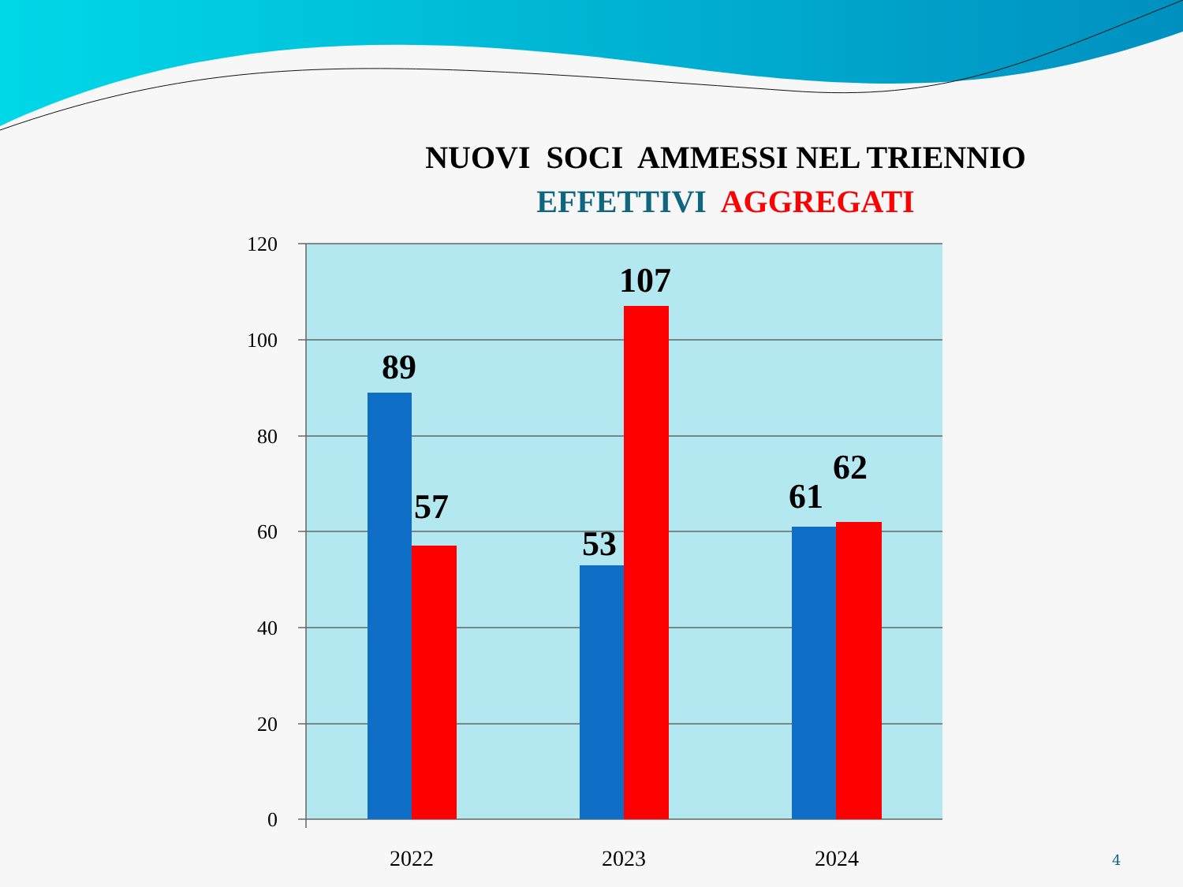NUOVI SOCI AMMESSI NEL TRIENNIO
EFFETTIVI AGGREGATI
120
100
80
60
40
20
0
89
57
53
107
61
62
2022
2023
2024
4